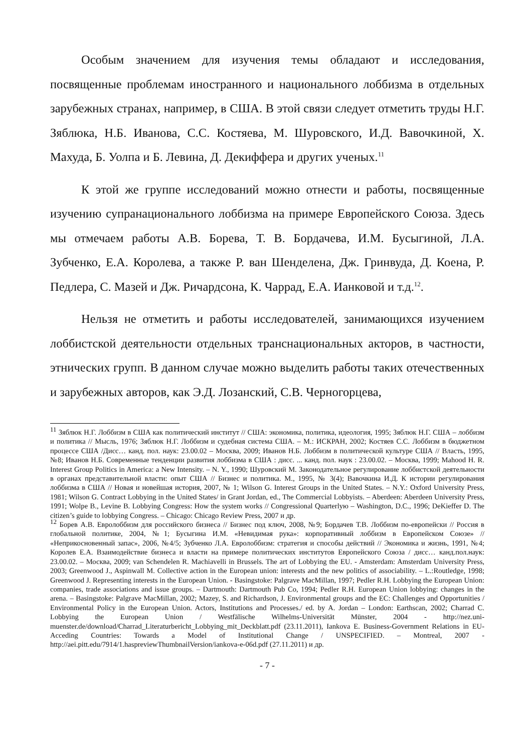Особым значением для изучения темы обладают и исследования, посвященные проблемам иностранного и национального лоббизма в отдельных зарубежных странах, например, в США. В этой связи следует отметить труды Н.Г. Зяблюка, Н.Б. Иванова, С.С. Костяева, М. Шуровского, И.Д. Вавочкиной, Х. Махуда, Б. Уолпа и Б. Левина, Д. Декиффера и других ученых.<sup>11</sup>
К этой же группе исследований можно отнести и работы, посвященные изучению супранационального лоббизма на примере Европейского Союза. Здесь мы отмечаем работы А.В. Борева, Т. В. Бордачева, И.М. Бусыгиной, Л.А. Зубченко, Е.А. Королева, а также Р. ван Шенделена, Дж. Гринвуда, Д. Коена, Р. Педлера, С. Мазей и Дж. Ричардсона, К. Чаррад, Е.А. Ианковой и т.д.<sup>12</sup>.
Нельзя не отметить и работы исследователей, занимающихся изучением лоббистской деятельности отдельных транснациональных акторов, в частности, этнических групп. В данном случае можно выделить работы таких отечественных и зарубежных авторов, как Э.Д. Лозанский, С.В. Черногорцева,
<sup>11</sup> Зяблюк Н.Г. Лоббизм в США как политический институт // США: экономика, политика, идеология, 1995; Зяблюк Н.Г. США – лоббизм и политика // Мысль, 1976; Зяблюк Н.Г. Лоббизм и судебная система США. – М.: ИСКРАН, 2002; Костяев С.С. Лоббизм в бюджетном процессе США /Дисс… канд. пол. наук: 23.00.02 – Москва, 2009; Иванов Н.Б. Лоббизм в политической культуре США // Власть, 1995, №8; Иванов Н.Б. Современные тенденции развития лоббизма в США : дисс. ... канд. пол. наук : 23.00.02. – Москва, 1999; Mahood H. R. Interest Group Politics in America: a New Intensity. – N. Y., 1990; Шуровский М. Законодательное регулирование лоббистской деятельности в органах представительной власти: опыт США // Бизнес и политика. М., 1995, № 3(4); Вавочкина И.Д. К истории регулирования лоббизма в США // Новая и новейшая история, 2007, № 1; Wilson G. Interest Groups in the United States. – N.Y.: Oxford University Press, 1981; Wilson G. Contract Lobbying in the United States/ in Grant Jordan, ed., The Commercial Lobbyists. – Aberdeen: Aberdeen University Press, 1991; Wolpe B., Levine B. Lobbying Congress: How the system works // Congressional Quarterlyю – Washington, D.C., 1996; DeKieffer D. The citizen’s guide to lobbying Congress. – Chicago: Chicago Review Press, 2007 и др.
<sup>12</sup> Борев А.В. Евролоббизм для российского бизнеса // Бизнес под ключ, 2008, №9; Бордачев Т.В. Лоббизм по-европейски // Россия в глобальной политике, 2004, №1; Бусыгина И.М. «Невидимая рука»: корпоративный лоббизм в Европейском Союзе» // «Неприкосновенный запас», 2006, №4/5; Зубченко Л.А. Евролоббизм: стратегия и способы действий // Экономика и жизнь, 1991, №4; Королев Е.А. Взаимодействие бизнеса и власти на примере политических институтов Европейского Союза / дисс… канд.пол.наук: 23.00.02. – Москва, 2009; van Schendelen R. Machiavelli in Brussels. The art of Lobbying the EU. - Amsterdam: Amsterdam University Press, 2003; Greenwood J., Aspinwall M. Collective action in the European union: interests and the new politics of associability. – L.:Routledge, 1998; Greenwood J. Representing interests in the European Union. - Basingstoke: Palgrave MacMillan, 1997; Pedler R.H. Lobbying the European Union: companies, trade associations and issue groups. – Dartmouth: Dartmouth Pub Co, 1994; Pedler R.H. European Union lobbying: changes in the arena. – Basingstoke: Palgrave MacMillan, 2002; Mazey, S. and Richardson, J. Environmental groups and the EC: Challenges and Opportunities / Environmental Policy in the European Union. Actors, Institutions and Processes./ ed. by A. Jordan – London: Earthscan, 2002; Charrad C. Lobbying the European Union / Westfälische Wilhelms-Universität Münster, 2004 - http://nez.uni-muenster.de/download/Charrad_Literaturbericht_Lobbying_mit_Deckblatt.pdf (23.11.2011), Iankova E. Business-Government Relations in EU-Acceding Countries: Towards a Model of Institutional Change / UNSPECIFIED. – Montreal, 2007 - http://aei.pitt.edu/7914/1.haspreviewThumbnailVersion/iankova-e-06d.pdf (27.11.2011) и др.
- 7 -